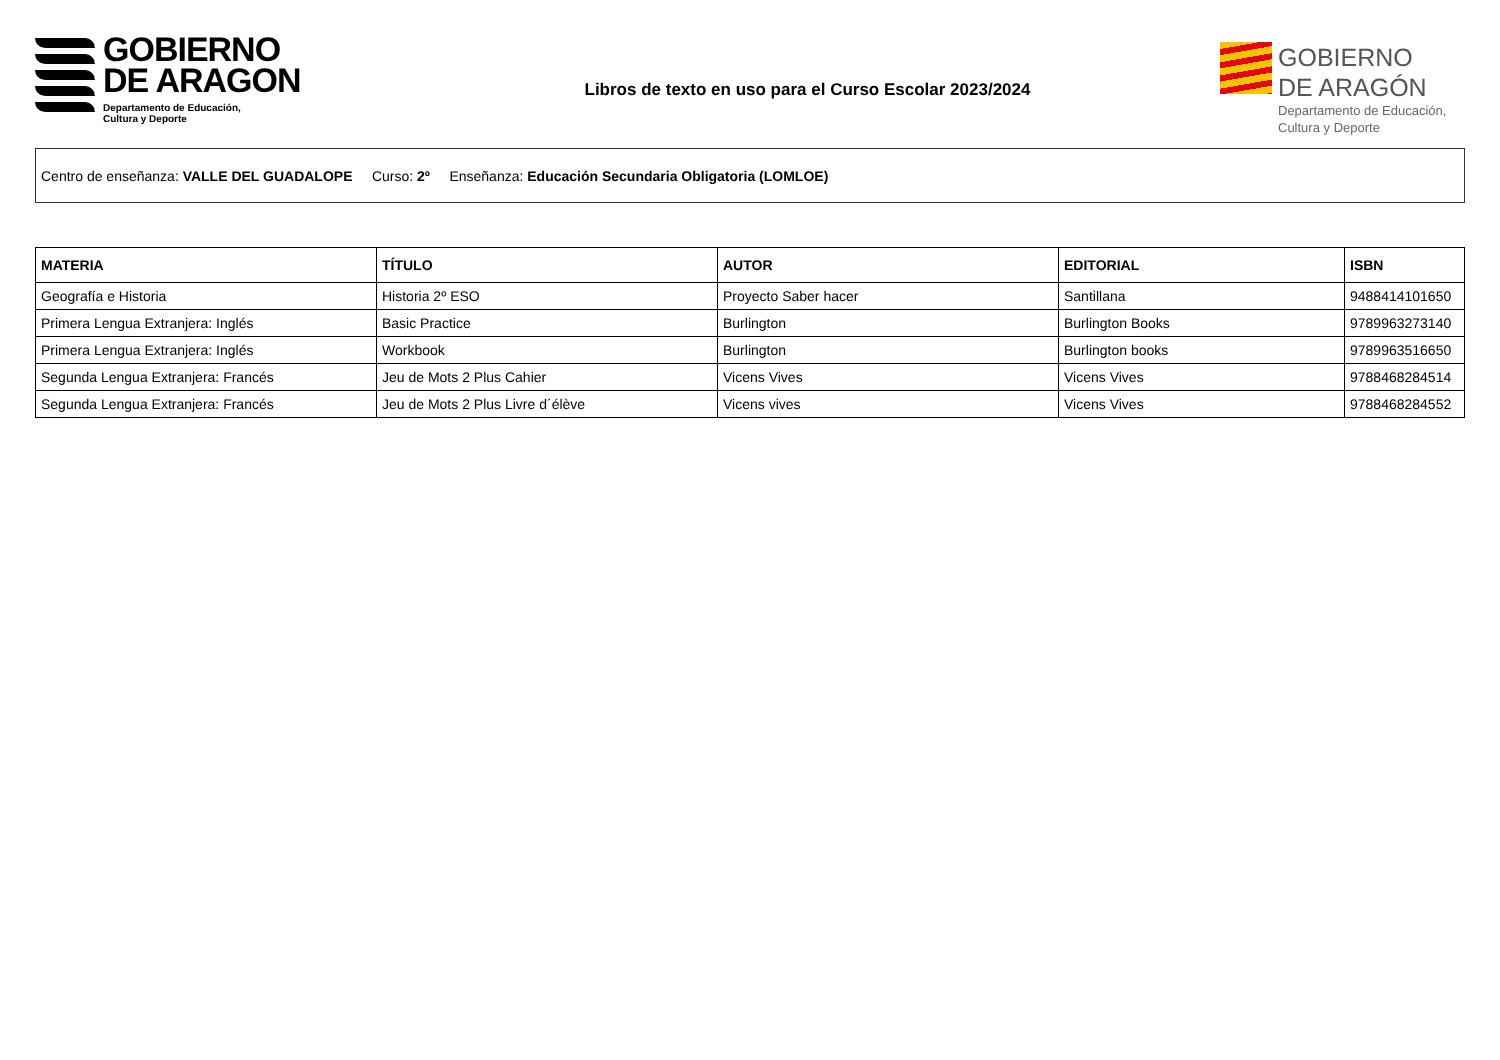GOBIERNO
DE ARAGON
Departamento de Educación,
Cultura y Deporte
Libros de texto en uso para el Curso Escolar 2023/2024
GOBIERNO
DE ARAGÓN
Departamento de Educación,
Cultura y Deporte
Centro de enseñanza: VALLE DEL GUADALOPE Curso: 2º Enseñanza: Educación Secundaria Obligatoria (LOMLOE)
| MATERIA | TÍTULO | AUTOR | EDITORIAL | ISBN |
| --- | --- | --- | --- | --- |
| Geografía e Historia | Historia 2º ESO | Proyecto Saber hacer | Santillana | 9488414101650 |
| Primera Lengua Extranjera: Inglés | Basic Practice | Burlington | Burlington Books | 9789963273140 |
| Primera Lengua Extranjera: Inglés | Workbook | Burlington | Burlington books | 9789963516650 |
| Segunda Lengua Extranjera: Francés | Jeu de Mots 2 Plus Cahier | Vicens Vives | Vicens Vives | 9788468284514 |
| Segunda Lengua Extranjera: Francés | Jeu de Mots 2 Plus Livre d´élève | Vicens vives | Vicens Vives | 9788468284552 |